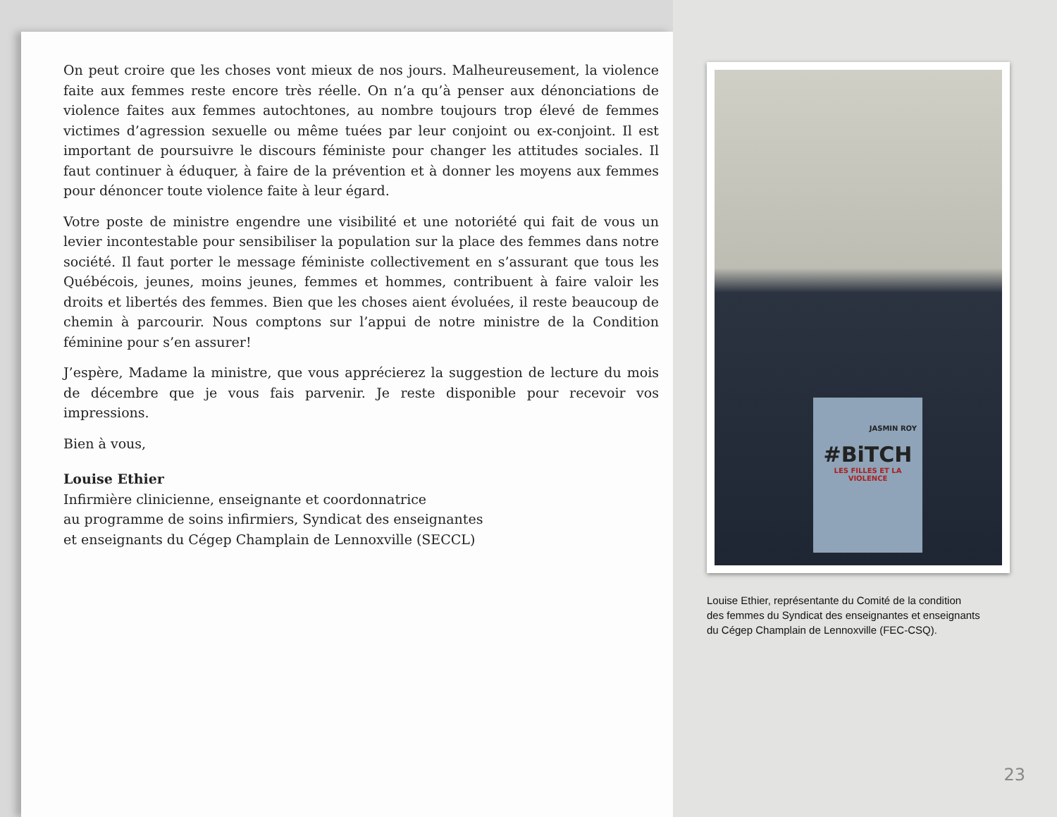On peut croire que les choses vont mieux de nos jours. Malheureusement, la violence faite aux femmes reste encore très réelle. On n’a qu’à penser aux dénonciations de violence faites aux femmes autochtones, au nombre toujours trop élevé de femmes victimes d’agression sexuelle ou même tuées par leur conjoint ou ex-conjoint. Il est important de poursuivre le discours féministe pour changer les attitudes sociales. Il faut continuer à éduquer, à faire de la prévention et à donner les moyens aux femmes pour dénoncer toute violence faite à leur égard.
Votre poste de ministre engendre une visibilité et une notoriété qui fait de vous un levier incontestable pour sensibiliser la population sur la place des femmes dans notre société. Il faut porter le message féministe collectivement en s’assurant que tous les Québécois, jeunes, moins jeunes, femmes et hommes, contribuent à faire valoir les droits et libertés des femmes. Bien que les choses aient évoluées, il reste beaucoup de chemin à parcourir. Nous comptons sur l’appui de notre ministre de la Condition féminine pour s’en assurer!
J’espère, Madame la ministre, que vous apprécierez la suggestion de lecture du mois de décembre que je vous fais parvenir. Je reste disponible pour recevoir vos impressions.
Bien à vous,
Louise Ethier
Infirmière clinicienne, enseignante et coordonnatrice
au programme de soins infirmiers, Syndicat des enseignantes
et enseignants du Cégep Champlain de Lennoxville (SECCL)
JASMIN ROY
#BiTCH
LES FILLES ET LA VIOLENCE
Louise Ethier, représentante du Comité de la condition
des femmes du Syndicat des enseignantes et enseignants
du Cégep Champlain de Lennoxville (FEC-CSQ).
23